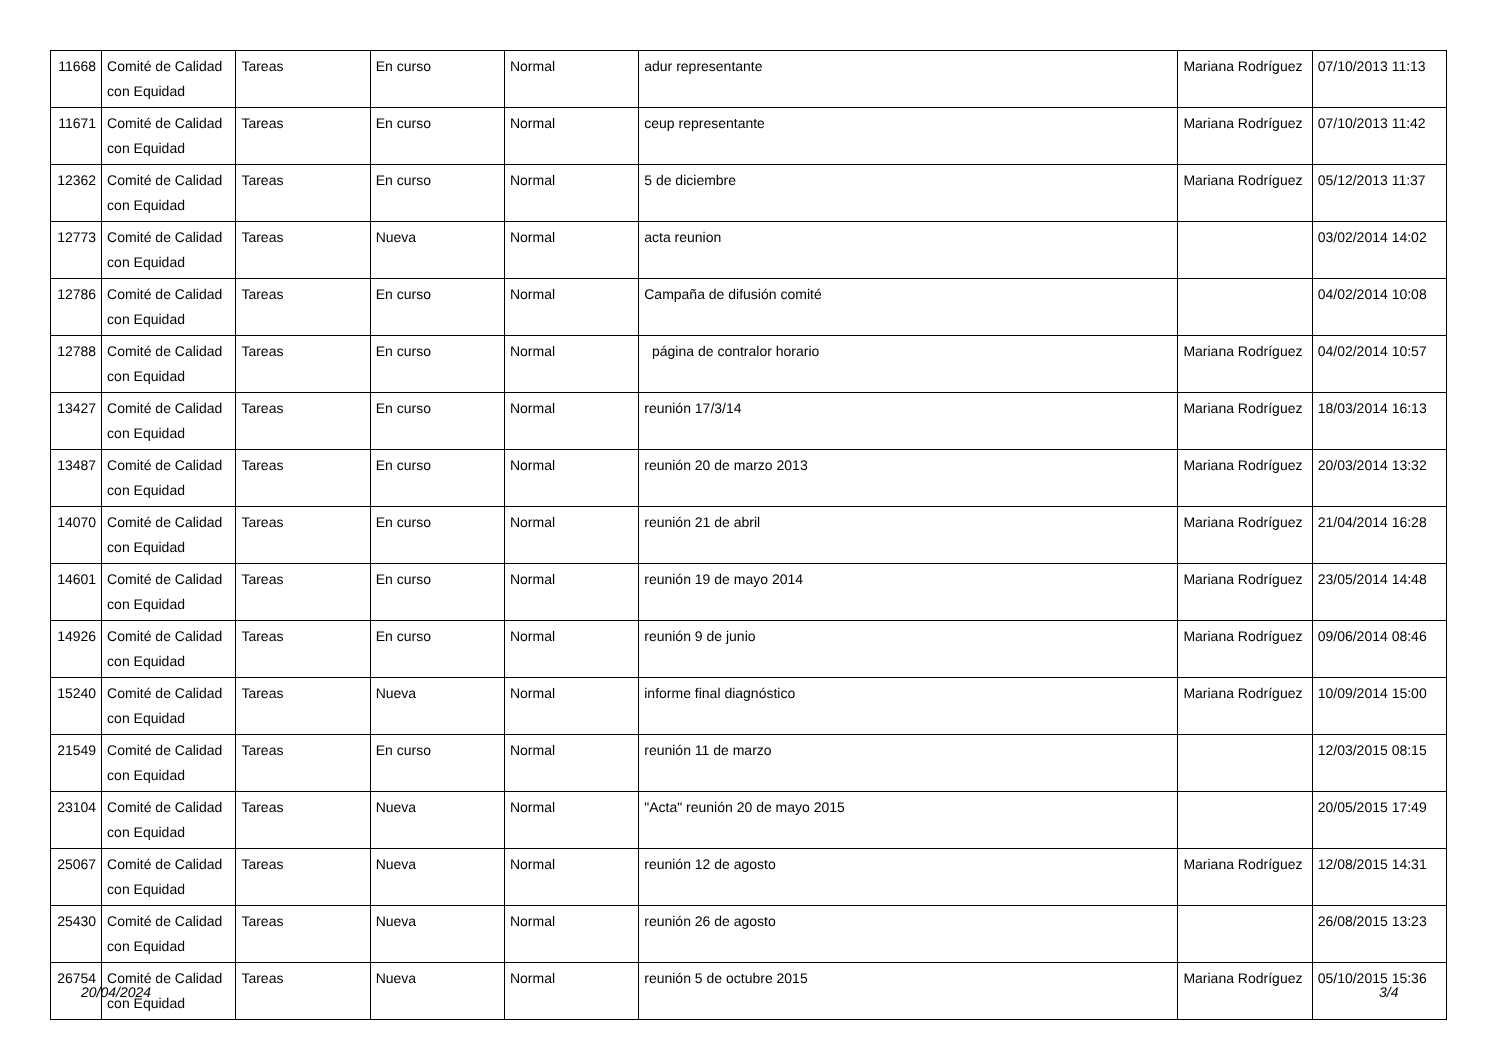| 11668 | Comité de Calidad con Equidad | Tareas | En curso | Normal | adur representante | Mariana Rodríguez | 07/10/2013 11:13 |
| 11671 | Comité de Calidad con Equidad | Tareas | En curso | Normal | ceup representante | Mariana Rodríguez | 07/10/2013 11:42 |
| 12362 | Comité de Calidad con Equidad | Tareas | En curso | Normal | 5 de diciembre | Mariana Rodríguez | 05/12/2013 11:37 |
| 12773 | Comité de Calidad con Equidad | Tareas | Nueva | Normal | acta reunion | | 03/02/2014 14:02 |
| 12786 | Comité de Calidad con Equidad | Tareas | En curso | Normal | Campaña de difusión comité | | 04/02/2014 10:08 |
| 12788 | Comité de Calidad con Equidad | Tareas | En curso | Normal | página de contralor horario | Mariana Rodríguez | 04/02/2014 10:57 |
| 13427 | Comité de Calidad con Equidad | Tareas | En curso | Normal | reunión 17/3/14 | Mariana Rodríguez | 18/03/2014 16:13 |
| 13487 | Comité de Calidad con Equidad | Tareas | En curso | Normal | reunión 20 de marzo 2013 | Mariana Rodríguez | 20/03/2014 13:32 |
| 14070 | Comité de Calidad con Equidad | Tareas | En curso | Normal | reunión 21 de abril | Mariana Rodríguez | 21/04/2014 16:28 |
| 14601 | Comité de Calidad con Equidad | Tareas | En curso | Normal | reunión 19 de mayo 2014 | Mariana Rodríguez | 23/05/2014 14:48 |
| 14926 | Comité de Calidad con Equidad | Tareas | En curso | Normal | reunión 9 de junio | Mariana Rodríguez | 09/06/2014 08:46 |
| 15240 | Comité de Calidad con Equidad | Tareas | Nueva | Normal | informe final diagnóstico | Mariana Rodríguez | 10/09/2014 15:00 |
| 21549 | Comité de Calidad con Equidad | Tareas | En curso | Normal | reunión 11 de marzo | | 12/03/2015 08:15 |
| 23104 | Comité de Calidad con Equidad | Tareas | Nueva | Normal | "Acta" reunión 20 de mayo 2015 | | 20/05/2015 17:49 |
| 25067 | Comité de Calidad con Equidad | Tareas | Nueva | Normal | reunión 12 de agosto | Mariana Rodríguez | 12/08/2015 14:31 |
| 25430 | Comité de Calidad con Equidad | Tareas | Nueva | Normal | reunión 26 de agosto | | 26/08/2015 13:23 |
| 26754 | Comité de Calidad con Equidad | Tareas | Nueva | Normal | reunión 5 de octubre 2015 | Mariana Rodríguez | 05/10/2015 15:36 |
20/04/2024 3/4